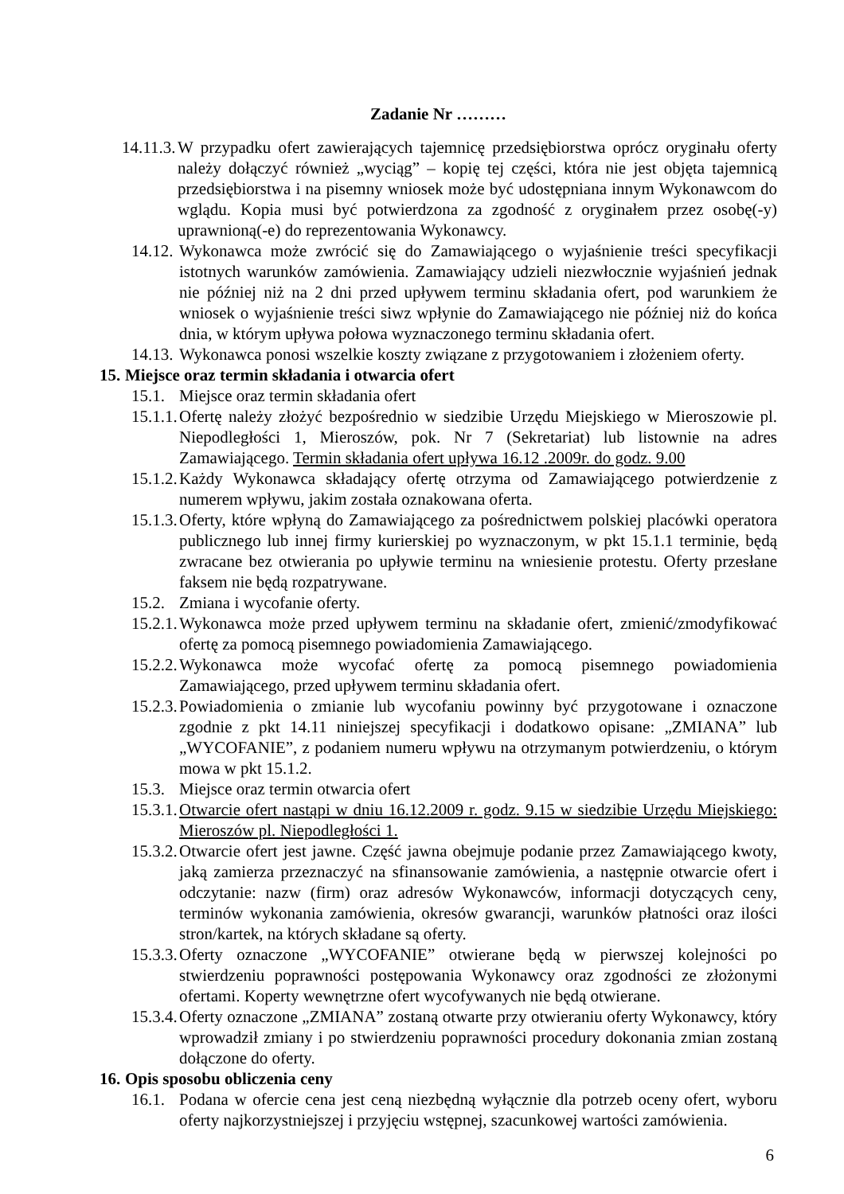Zadanie Nr ………
14.11.3. W przypadku ofert zawierających tajemnicę przedsiębiorstwa oprócz oryginału oferty należy dołączyć również „wyciąg” – kopię tej części, która nie jest objęta tajemnicą przedsiębiorstwa i na pisemny wniosek może być udostępniana innym Wykonawcom do wglądu. Kopia musi być potwierdzona za zgodność z oryginałem przez osobę(-y) uprawnioną(-e) do reprezentowania Wykonawcy.
14.12. Wykonawca może zwrócić się do Zamawiającego o wyjaśnienie treści specyfikacji istotnych warunków zamówienia. Zamawiający udzieli niezwłocznie wyjaśnień jednak nie później niż na 2 dni przed upływem terminu składania ofert, pod warunkiem że wniosek o wyjaśnienie treści siwz wpłynie do Zamawiającego nie później niż do końca dnia, w którym upływa połowa wyznaczonego terminu składania ofert.
14.13. Wykonawca ponosi wszelkie koszty związane z przygotowaniem i złożeniem oferty.
15. Miejsce oraz termin składania i otwarcia ofert
15.1. Miejsce oraz termin składania ofert
15.1.1. Ofertę należy złożyć bezpośrednio w siedzibie Urzędu Miejskiego w Mieroszowie pl. Niepodległości 1, Mieroszów, pok. Nr 7 (Sekretariat) lub listownie na adres Zamawiającego. Termin składania ofert upływa 16.12 .2009r. do godz. 9.00
15.1.2. Każdy Wykonawca składający ofertę otrzyma od Zamawiającego potwierdzenie z numerem wpływu, jakim została oznakowana oferta.
15.1.3. Oferty, które wpłyną do Zamawiającego za pośrednictwem polskiej placówki operatora publicznego lub innej firmy kurierskiej po wyznaczonym, w pkt 15.1.1 terminie, będą zwracane bez otwierania po upływie terminu na wniesienie protestu. Oferty przesłane faksem nie będą rozpatrywane.
15.2. Zmiana i wycofanie oferty.
15.2.1. Wykonawca może przed upływem terminu na składanie ofert, zmienić/zmodyfikować ofertę za pomocą pisemnego powiadomienia Zamawiającego.
15.2.2. Wykonawca może wycofać ofertę za pomocą pisemnego powiadomienia Zamawiającego, przed upływem terminu składania ofert.
15.2.3. Powiadomienia o zmianie lub wycofaniu powinny być przygotowane i oznaczone zgodnie z pkt 14.11 niniejszej specyfikacji i dodatkowo opisane: „ZMIANA” lub „WYCOFANIE”, z podaniem numeru wpływu na otrzymanym potwierdzeniu, o którym mowa w pkt 15.1.2.
15.3. Miejsce oraz termin otwarcia ofert
15.3.1. Otwarcie ofert nastąpi w dniu 16.12.2009 r. godz. 9.15 w siedzibie Urzędu Miejskiego: Mieroszów pl. Niepodległości 1.
15.3.2. Otwarcie ofert jest jawne. Część jawna obejmuje podanie przez Zamawiającego kwoty, jaką zamierza przeznaczyć na sfinansowanie zamówienia, a następnie otwarcie ofert i odczytanie: nazw (firm) oraz adresów Wykonawców, informacji dotyczących ceny, terminów wykonania zamówienia, okresów gwarancji, warunków płatności oraz ilości stron/kartek, na których składane są oferty.
15.3.3. Oferty oznaczone „WYCOFANIE” otwierane będą w pierwszej kolejności po stwierdzeniu poprawności postępowania Wykonawcy oraz zgodności ze złożonymi ofertami. Koperty wewnętrzne ofert wycofywanych nie będą otwierane.
15.3.4. Oferty oznaczone „ZMIANA” zostaną otwarte przy otwieraniu oferty Wykonawcy, który wprowadził zmiany i po stwierdzeniu poprawności procedury dokonania zmian zostaną dołączone do oferty.
16. Opis sposobu obliczenia ceny
16.1. Podana w ofercie cena jest ceną niezbędną wyłącznie dla potrzeb oceny ofert, wyboru oferty najkorzystniejszej i przyjęciu wstępnej, szacunkowej wartości zamówienia.
6